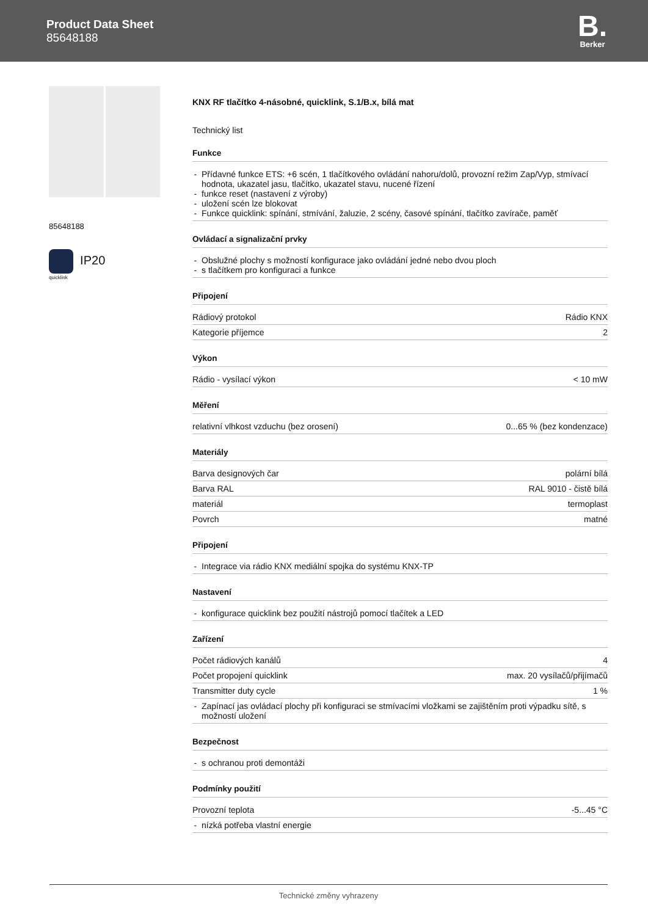Product Data Sheet
85648188
B.
Berker
85648188
IP20
quicklink
KNX RF tlačítko 4-násobné, quicklink, S.1/B.x, bílá mat
Technický list
Funkce
Přídavné funkce ETS: +6 scén, 1 tlačítkového ovládání nahoru/dolů, provozní režim Zap/Vyp, stmívací hodnota, ukazatel jasu, tlačítko, ukazatel stavu, nucené řízení
funkce reset (nastavení z výroby)
uložení scén lze blokovat
Funkce quicklink: spínání, stmívání, žaluzie, 2 scény, časové spínání, tlačítko zavírače, paměť
Ovládací a signalizační prvky
Obslužné plochy s možností konfigurace jako ovládání jedné nebo dvou ploch
s tlačítkem pro konfiguraci a funkce
Připojení
| Rádiový protokol | Rádio KNX |
| Kategorie příjemce | 2 |
Výkon
| Rádio - vysílací výkon | < 10 mW |
Měření
| relativní vlhkost vzduchu (bez orosení) | 0...65 % (bez kondenzace) |
Materiály
| Barva designových čar | polární bílá |
| Barva RAL | RAL 9010 - čistě bílá |
| materiál | termoplast |
| Povrch | matné |
Připojení
Integrace via rádio KNX mediální spojka do systému KNX-TP
Nastavení
konfigurace quicklink bez použití nástrojů pomocí tlačítek a LED
Zařízení
| Počet rádiových kanálů | 4 |
| Počet propojení quicklink | max. 20 vysílačů/přijímačů |
| Transmitter duty cycle | 1 % |
Zapínací jas ovládací plochy při konfiguraci se stmívacími vložkami se zajištěním proti výpadku sítě, s možností uložení
Bezpečnost
s ochranou proti demontáži
Podmínky použití
| Provozní teplota | -5...45 °C |
nízká potřeba vlastní energie
Technické změny vyhrazeny